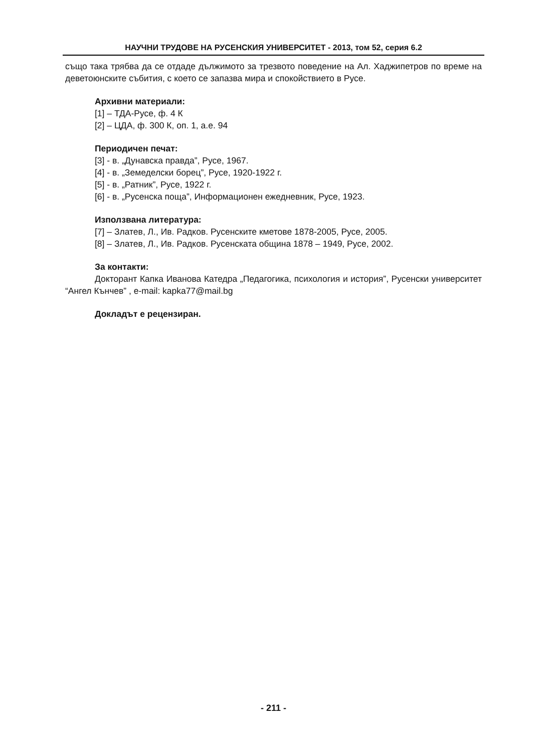НАУЧНИ ТРУДОВЕ НА РУСЕНСКИЯ УНИВЕРСИТЕТ - 2013, том 52, серия 6.2
също така трябва да се отдаде дължимото за трезвото поведение на Ал. Хаджипетров по време на деветоюнските събития, с което се запазва мира и спокойствието в Русе.
Архивни материали:
[1] – ТДА-Русе, ф. 4 К
[2] – ЦДА, ф. 300 К, оп. 1, а.е. 94
Периодичен печат:
[3] - в. „Дунавска правда”, Русе, 1967.
[4] - в. „Земеделски борец”, Русе, 1920-1922 г.
[5] - в. „Ратник”, Русе, 1922 г.
[6] - в. „Русенска поща”, Информационен ежедневник, Русе, 1923.
Използвана литература:
[7] – Златев, Л., Ив. Радков. Русенските кметове 1878-2005, Русе, 2005.
[8] – Златев, Л., Ив. Радков. Русенската община 1878 – 1949, Русе, 2002.
За контакти:
Докторант Капка Иванова Катедра „Педагогика, психология и история”, Русенски университет “Ангел Кънчев” , e-mail: kapka77@mail.bg
Докладът е рецензиран.
- 211 -